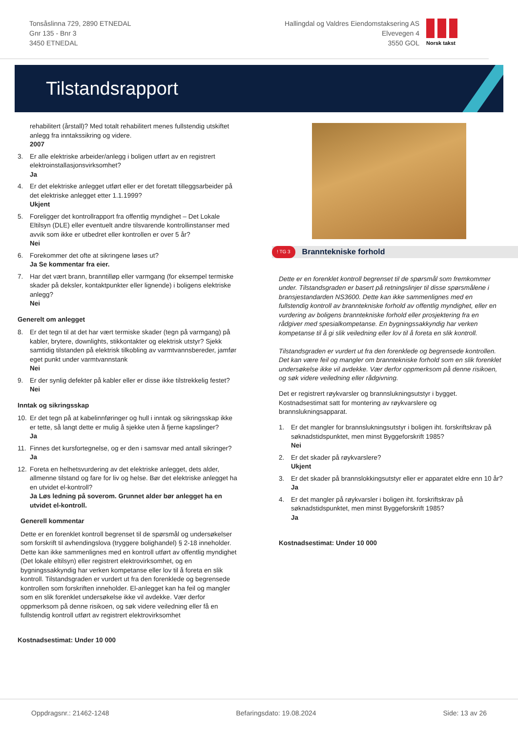Tonsåslinna 729, 2890 ETNEDAL
Gnr 135 - Bnr 3
3450 ETNEDAL
Hallingdal og Valdres Eiendomstaksering AS
Elvevegen 4
3550 GOL
Norsk takst
Tilstandsrapport
rehabilitert (årstall)? Med totalt rehabilitert menes fullstendig utskiftet anlegg fra inntakssikring og videre.
2007
3. Er alle elektriske arbeider/anlegg i boligen utført av en registrert elektroinstallasjonsvirksomhet?
Ja
4. Er det elektriske anlegget utført eller er det foretatt tilleggsarbeider på det elektriske anlegget etter 1.1.1999?
Ukjent
5. Foreligger det kontrollrapport fra offentlig myndighet – Det Lokale Eltilsyn (DLE) eller eventuelt andre tilsvarende kontrollinstanser med avvik som ikke er utbedret eller kontrollen er over 5 år?
Nei
6. Forekommer det ofte at sikringene løses ut?
Ja Se kommentar fra eier.
7. Har det vært brann, branntilløp eller varmgang (for eksempel termiske skader på deksler, kontaktpunkter eller lignende) i boligens elektriske anlegg?
Nei
Generelt om anlegget
8. Er det tegn til at det har vært termiske skader (tegn på varmgang) på kabler, brytere, downlights, stikkontakter og elektrisk utstyr? Sjekk samtidig tilstanden på elektrisk tilkobling av varmtvannsbereder, jamfør eget punkt under varmtvannstank
Nei
9. Er der synlig defekter på kabler eller er disse ikke tilstrekkelig festet?
Nei
Inntak og sikringsskap
10. Er det tegn på at kabelinnføringer og hull i inntak og sikringsskap ikke er tette, så langt dette er mulig å sjekke uten å fjerne kapslinger?
Ja
11. Finnes det kursfortegnelse, og er den i samsvar med antall sikringer?
Ja
12. Foreta en helhetsvurdering av det elektriske anlegget, dets alder, allmenne tilstand og fare for liv og helse. Bør det elektriske anlegget ha en utvidet el-kontroll?
Ja Løs ledning på soverom. Grunnet alder bør anlegget ha en utvidet el-kontroll.
Generell kommentar
Dette er en forenklet kontroll begrenset til de spørsmål og undersøkelser som forskrift til avhendingslova (tryggere bolighandel) § 2-18 inneholder. Dette kan ikke sammenlignes med en kontroll utført av offentlig myndighet (Det lokale eltilsyn) eller registrert elektrovirksomhet, og en bygningssakkyndig har verken kompetanse eller lov til å foreta en slik kontroll. Tilstandsgraden er vurdert ut fra den forenklede og begrensede kontrollen som forskriften inneholder. El-anlegget kan ha feil og mangler som en slik forenklet undersøkelse ikke vil avdekke. Vær derfor oppmerksom på denne risikoen, og søk videre veiledning eller få en fullstendig kontroll utført av registrert elektrovirksomhet
Kostnadsestimat: Under 10 000
! TG 3 Branntekniske forhold
Dette er en forenklet kontroll begrenset til de spørsmål som fremkommer under. Tilstandsgraden er basert på retningslinjer til disse spørsmålene i bransjestandarden NS3600. Dette kan ikke sammenlignes med en fullstendig kontroll av branntekniske forhold av offentlig myndighet, eller en vurdering av boligens branntekniske forhold eller prosjektering fra en rådgiver med spesialkompetanse. En bygningssakkyndig har verken kompetanse til å gi slik veiledning eller lov til å foreta en slik kontroll.
Tilstandsgraden er vurdert ut fra den forenklede og begrensede kontrollen. Det kan være feil og mangler om branntekniske forhold som en slik forenklet undersøkelse ikke vil avdekke. Vær derfor oppmerksom på denne risikoen, og søk videre veiledning eller rådgivning.
Det er registrert røykvarsler og brannslukningsutstyr i bygget. Kostnadsestimat satt for montering av røykvarslere og brannslukningsapparat.
1. Er det mangler for brannslukningsutstyr i boligen iht. forskriftskrav på søknadstidspunktet, men minst Byggeforskrift 1985?
Nei
2. Er det skader på røykvarslere?
Ukjent
3. Er det skader på brannslokkingsutstyr eller er apparatet eldre enn 10 år?
Ja
4. Er det mangler på røykvarsler i boligen iht. forskriftskrav på søknadstidspunktet, men minst Byggeforskrift 1985?
Ja
Kostnadsestimat: Under 10 000
Oppdragsnr.: 21462-1248 Befaringsdato: 19.08.2024 Side: 13 av 26